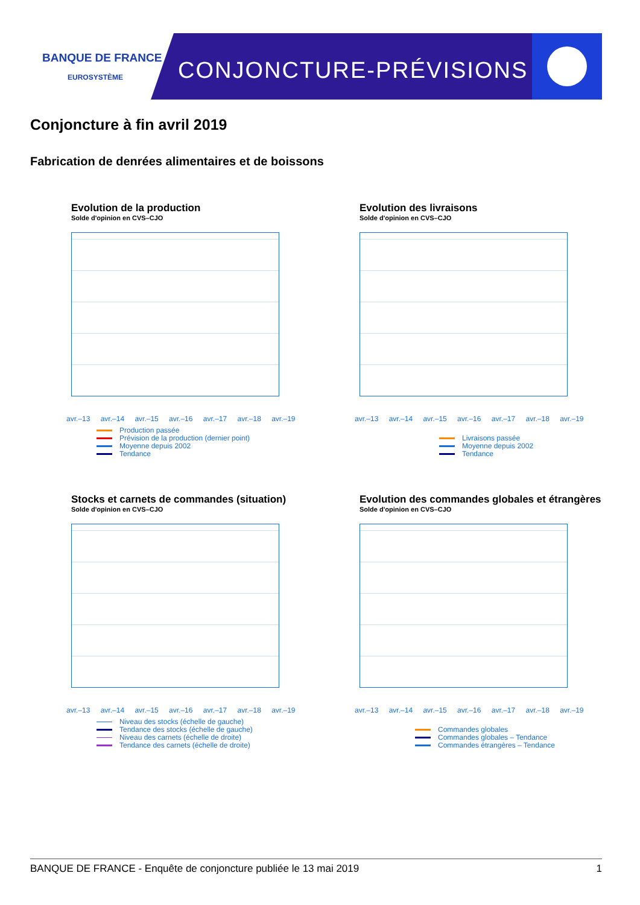BANQUE DE FRANCE
EUROSYSTÈME
CONJONCTURE-PRÉVISIONS
Conjoncture à fin avril 2019
Fabrication de denrées alimentaires et de boissons
Evolution de la production
Solde d'opinion en CVS–CJO
avr.–13 avr.–14 avr.–15 avr.–16 avr.–17 avr.–18 avr.–19
Production passée
Prévision de la production (dernier point)
Moyenne depuis 2002
Tendance
Evolution des livraisons
Solde d'opinion en CVS–CJO
avr.–13 avr.–14 avr.–15 avr.–16 avr.–17 avr.–18 avr.–19
Livraisons passée
Moyenne depuis 2002
Tendance
Stocks et carnets de commandes (situation)
Solde d'opinion en CVS–CJO
avr.–13 avr.–14 avr.–15 avr.–16 avr.–17 avr.–18 avr.–19
Niveau des stocks (échelle de gauche)
Tendance des stocks (échelle de gauche)
Niveau des carnets (échelle de droite)
Tendance des carnets (échelle de droite)
Evolution des commandes globales et étrangères
Solde d'opinion en CVS–CJO
avr.–13 avr.–14 avr.–15 avr.–16 avr.–17 avr.–18 avr.–19
Commandes globales
Commandes globales – Tendance
Commandes étrangères – Tendance
BANQUE DE FRANCE - Enquête de conjoncture publiée le 13 mai 2019 1